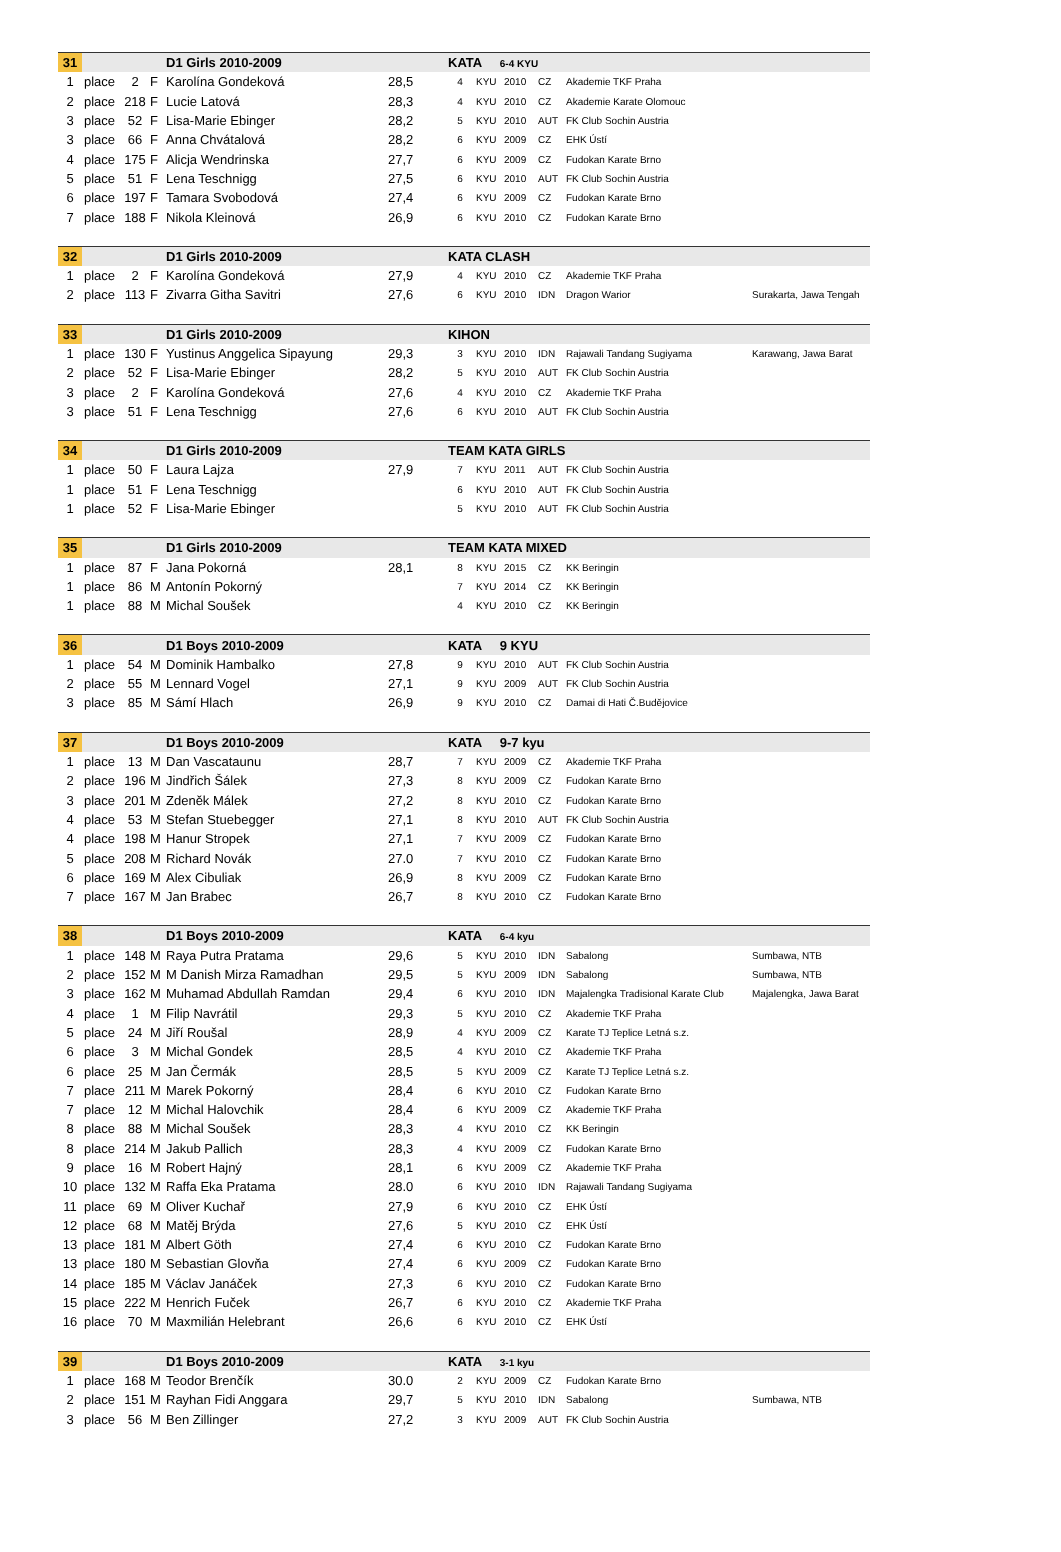| 31 | | | | D1 Girls 2010-2009 | | KATA 6-4 KYU | | | | | |
| --- | --- | --- | --- | --- | --- | --- | --- | --- | --- | --- | --- |
| 1 | place | 2 | F | Karolína Gondeková | 28,5 | 4 | KYU | 2010 | CZ | Akademie TKF Praha | |
| 2 | place | 218 | F | Lucie Latová | 28,3 | 4 | KYU | 2010 | CZ | Akademie Karate Olomouc | |
| 3 | place | 52 | F | Lisa-Marie Ebinger | 28,2 | 5 | KYU | 2010 | AUT | FK Club Sochin Austria | |
| 3 | place | 66 | F | Anna Chvátalová | 28,2 | 6 | KYU | 2009 | CZ | EHK Ústí | |
| 4 | place | 175 | F | Alicja Wendrinska | 27,7 | 6 | KYU | 2009 | CZ | Fudokan Karate Brno | |
| 5 | place | 51 | F | Lena Teschnigg | 27,5 | 6 | KYU | 2010 | AUT | FK Club Sochin Austria | |
| 6 | place | 197 | F | Tamara Svobodová | 27,4 | 6 | KYU | 2009 | CZ | Fudokan Karate Brno | |
| 7 | place | 188 | F | Nikola Kleinová | 26,9 | 6 | KYU | 2010 | CZ | Fudokan Karate Brno | |
| 32 | | | | D1 Girls 2010-2009 | | KATA CLASH | | | | | |
| 1 | place | 2 | F | Karolína Gondeková | 27,9 | 4 | KYU | 2010 | CZ | Akademie TKF Praha | |
| 2 | place | 113 | F | Zivarra Githa Savitri | 27,6 | 6 | KYU | 2010 | IDN | Dragon Warior | Surakarta, Jawa Tengah |
| 33 | | | | D1 Girls 2010-2009 | | KIHON | | | | | |
| 1 | place | 130 | F | Yustinus Anggelica Sipayung | 29,3 | 3 | KYU | 2010 | IDN | Rajawali Tandang Sugiyama | Karawang, Jawa Barat |
| 2 | place | 52 | F | Lisa-Marie Ebinger | 28,2 | 5 | KYU | 2010 | AUT | FK Club Sochin Austria | |
| 3 | place | 2 | F | Karolína Gondeková | 27,6 | 4 | KYU | 2010 | CZ | Akademie TKF Praha | |
| 3 | place | 51 | F | Lena Teschnigg | 27,6 | 6 | KYU | 2010 | AUT | FK Club Sochin Austria | |
| 34 | | | | D1 Girls 2010-2009 | | TEAM KATA GIRLS | | | | | |
| 1 | place | 50 | F | Laura Lajza | 27,9 | 7 | KYU | 2011 | AUT | FK Club Sochin Austria | |
| 1 | place | 51 | F | Lena Teschnigg | | 6 | KYU | 2010 | AUT | FK Club Sochin Austria | |
| 1 | place | 52 | F | Lisa-Marie Ebinger | | 5 | KYU | 2010 | AUT | FK Club Sochin Austria | |
| 35 | | | | D1 Girls 2010-2009 | | TEAM KATA MIXED | | | | | |
| 1 | place | 87 | F | Jana Pokorná | 28,1 | 8 | KYU | 2015 | CZ | KK Beringin | |
| 1 | place | 86 | M | Antonín Pokorný | | 7 | KYU | 2014 | CZ | KK Beringin | |
| 1 | place | 88 | M | Michal Soušek | | 4 | KYU | 2010 | CZ | KK Beringin | |
| 36 | | | | D1 Boys 2010-2009 | | KATA 9 KYU | | | | | |
| 1 | place | 54 | M | Dominik Hambalko | 27,8 | 9 | KYU | 2010 | AUT | FK Club Sochin Austria | |
| 2 | place | 55 | M | Lennard Vogel | 27,1 | 9 | KYU | 2009 | AUT | FK Club Sochin Austria | |
| 3 | place | 85 | M | Sámí Hlach | 26,9 | 9 | KYU | 2010 | CZ | Damai di Hati Č.Budějovice | |
| 37 | | | | D1 Boys 2010-2009 | | KATA 9-7 kyu | | | | | |
| 1 | place | 13 | M | Dan Vascataunu | 28,7 | 7 | KYU | 2009 | CZ | Akademie TKF Praha | |
| 2 | place | 196 | M | Jindřich Šálek | 27,3 | 8 | KYU | 2009 | CZ | Fudokan Karate Brno | |
| 3 | place | 201 | M | Zdeněk Málek | 27,2 | 8 | KYU | 2010 | CZ | Fudokan Karate Brno | |
| 4 | place | 53 | M | Stefan Stuebegger | 27,1 | 8 | KYU | 2010 | AUT | FK Club Sochin Austria | |
| 4 | place | 198 | M | Hanur Stropek | 27,1 | 7 | KYU | 2009 | CZ | Fudokan Karate Brno | |
| 5 | place | 208 | M | Richard Novák | 27.0 | 7 | KYU | 2010 | CZ | Fudokan Karate Brno | |
| 6 | place | 169 | M | Alex Cibuliak | 26,9 | 8 | KYU | 2009 | CZ | Fudokan Karate Brno | |
| 7 | place | 167 | M | Jan Brabec | 26,7 | 8 | KYU | 2010 | CZ | Fudokan Karate Brno | |
| 38 | | | | D1 Boys 2010-2009 | | KATA 6-4 kyu | | | | | |
| 1 | place | 148 | M | Raya Putra Pratama | 29,6 | 5 | KYU | 2010 | IDN | Sabalong | Sumbawa, NTB |
| 2 | place | 152 | M | M Danish Mirza Ramadhan | 29,5 | 5 | KYU | 2009 | IDN | Sabalong | Sumbawa, NTB |
| 3 | place | 162 | M | Muhamad Abdullah Ramdan | 29,4 | 6 | KYU | 2010 | IDN | Majalengka Tradisional Karate Club | Majalengka, Jawa Barat |
| 4 | place | 1 | M | Filip Navrátil | 29,3 | 5 | KYU | 2010 | CZ | Akademie TKF Praha | |
| 5 | place | 24 | M | Jiří Roušal | 28,9 | 4 | KYU | 2009 | CZ | Karate TJ Teplice Letná s.z. | |
| 6 | place | 3 | M | Michal Gondek | 28,5 | 4 | KYU | 2010 | CZ | Akademie TKF Praha | |
| 6 | place | 25 | M | Jan Čermák | 28,5 | 5 | KYU | 2009 | CZ | Karate TJ Teplice Letná s.z. | |
| 7 | place | 211 | M | Marek Pokorný | 28,4 | 6 | KYU | 2010 | CZ | Fudokan Karate Brno | |
| 7 | place | 12 | M | Michal Halovchik | 28,4 | 6 | KYU | 2009 | CZ | Akademie TKF Praha | |
| 8 | place | 88 | M | Michal Soušek | 28,3 | 4 | KYU | 2010 | CZ | KK Beringin | |
| 8 | place | 214 | M | Jakub Pallich | 28,3 | 4 | KYU | 2009 | CZ | Fudokan Karate Brno | |
| 9 | place | 16 | M | Robert Hajný | 28,1 | 6 | KYU | 2009 | CZ | Akademie TKF Praha | |
| 10 | place | 132 | M | Raffa Eka Pratama | 28.0 | 6 | KYU | 2010 | IDN | Rajawali Tandang Sugiyama | |
| 11 | place | 69 | M | Oliver Kuchař | 27,9 | 6 | KYU | 2010 | CZ | EHK Ústí | |
| 12 | place | 68 | M | Matěj Brýda | 27,6 | 5 | KYU | 2010 | CZ | EHK Ústí | |
| 13 | place | 181 | M | Albert Göth | 27,4 | 6 | KYU | 2010 | CZ | Fudokan Karate Brno | |
| 13 | place | 180 | M | Sebastian Glovňa | 27,4 | 6 | KYU | 2009 | CZ | Fudokan Karate Brno | |
| 14 | place | 185 | M | Václav Janáček | 27,3 | 6 | KYU | 2010 | CZ | Fudokan Karate Brno | |
| 15 | place | 222 | M | Henrich Fuček | 26,7 | 6 | KYU | 2010 | CZ | Akademie TKF Praha | |
| 16 | place | 70 | M | Maxmilián Helebrant | 26,6 | 6 | KYU | 2010 | CZ | EHK Ústí | |
| 39 | | | | D1 Boys 2010-2009 | | KATA 3-1 kyu | | | | | |
| 1 | place | 168 | M | Teodor Brenčík | 30.0 | 2 | KYU | 2009 | CZ | Fudokan Karate Brno | |
| 2 | place | 151 | M | Rayhan Fidi Anggara | 29,7 | 5 | KYU | 2010 | IDN | Sabalong | Sumbawa, NTB |
| 3 | place | 56 | M | Ben Zillinger | 27,2 | 3 | KYU | 2009 | AUT | FK Club Sochin Austria | |